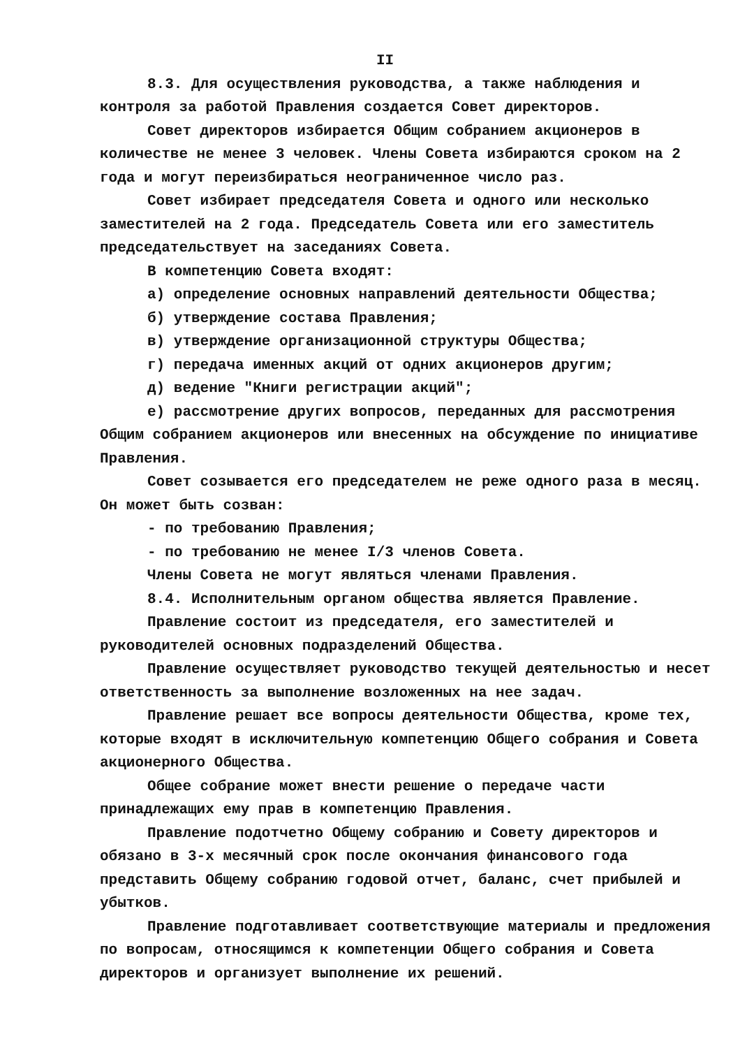II
8.3. Для осуществления руководства, а также наблюдения и контроля за работой Правления создается Совет директоров.
Совет директоров избирается Общим собранием акционеров в количестве не менее 3 человек. Члены Совета избираются сроком на 2 года и могут переизбираться неограниченное число раз.
Совет избирает председателя Совета и одного или несколько заместителей на 2 года. Председатель Совета или его заместитель председательствует на заседаниях Совета.
В компетенцию Совета входят:
а) определение основных направлений деятельности Общества;
б) утверждение состава Правления;
в) утверждение организационной структуры Общества;
г) передача именных акций от одних акционеров другим;
д) ведение "Книги регистрации акций";
е) рассмотрение других вопросов, переданных для рассмотрения Общим собранием акционеров или внесенных на обсуждение по инициативе Правления.
Совет созывается его председателем не реже одного раза в месяц. Он может быть созван:
- по требованию Правления;
- по требованию не менее I/3 членов Совета.
Члены Совета не могут являться членами Правления.
8.4. Исполнительным органом общества является Правление.
Правление состоит из председателя, его заместителей и руководителей основных подразделений Общества.
Правление осуществляет руководство текущей деятельностью и несет ответственность за выполнение возложенных на нее задач.
Правление решает все вопросы деятельности Общества, кроме тех, которые входят в исключительную компетенцию Общего собрания и Совета акционерного Общества.
Общее собрание может внести решение о передаче части принадлежащих ему прав в компетенцию Правления.
Правление подотчетно Общему собранию и Совету директоров и обязано в 3-х месячный срок после окончания финансового года представить Общему собранию годовой отчет, баланс, счет прибылей и убытков.
Правление подготавливает соответствующие материалы и предложения по вопросам, относящимся к компетенции Общего собрания и Совета директоров и организует выполнение их решений.